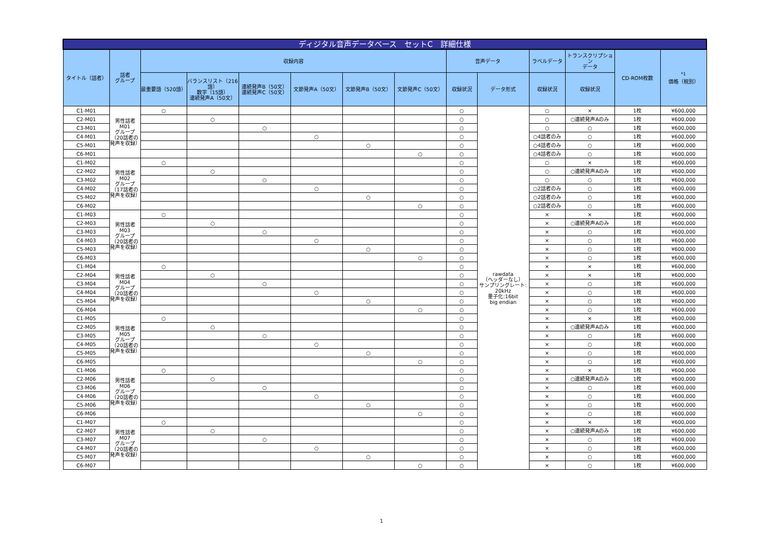| ディジタル音声データベース セットC 詳細仕様 | | | | | | | | | | | | | |
| タイトル（話者） | 話者 グループ | 収録内容 | | | | | | 音声データ | | ラベルデータ | トランスクリプション データ | CD-ROM枚数 | <sup>*1</sup> 価格（税別） |
| | | 最重要語（520語） | バランスリスト（216語） 数字（15語） 連続発声A（50文） | 連続発声B（50文） 連続発声C（50文） | 文節発声A（50文） | 文節発声B（50文） | 文節発声C（50文） | 収録状況 | データ形式 | 収録状況 | 収録状況 | | |
| C1-M01 | 男性話者 M01 グループ （20話者の発声を収録） | ○ | | | | | | ○ | rawdata （ヘッダーなし） サンプリングレート: 20kHz 量子化:16bit big endian | ○ | × | 1枚 | ¥600,000 |
| C2-M01 | | | ○ | | | | | ○ | | ○ | ○連続発声Aのみ | 1枚 | ¥600,000 |
| C3-M01 | | | | ○ | | | | ○ | | ○ | ○ | 1枚 | ¥600,000 |
| C4-M01 | | | | | ○ | | | ○ | | ○4話者のみ | ○ | 1枚 | ¥600,000 |
| C5-M01 | | | | | | ○ | | ○ | | ○4話者のみ | ○ | 1枚 | ¥600,000 |
| C6-M01 | | | | | | | ○ | ○ | | ○4話者のみ | ○ | 1枚 | ¥600,000 |
| C1-M02 | 男性話者 M02 グループ （17話者の発声を収録） | ○ | | | | | | ○ | | ○ | × | 1枚 | ¥600,000 |
| C2-M02 | | | ○ | | | | | ○ | | ○ | ○連続発声Aのみ | 1枚 | ¥600,000 |
| C3-M02 | | | | ○ | | | | ○ | | ○ | ○ | 1枚 | ¥600,000 |
| C4-M02 | | | | | ○ | | | ○ | | ○2話者のみ | ○ | 1枚 | ¥600,000 |
| C5-M02 | | | | | | ○ | | ○ | | ○2話者のみ | ○ | 1枚 | ¥600,000 |
| C6-M02 | | | | | | | ○ | ○ | | ○2話者のみ | ○ | 1枚 | ¥600,000 |
| C1-M03 | 男性話者 M03 グループ （20話者の発声を収録） | ○ | | | | | | ○ | | × | × | 1枚 | ¥600,000 |
| C2-M03 | | | ○ | | | | | ○ | | × | ○連続発声Aのみ | 1枚 | ¥600,000 |
| C3-M03 | | | | ○ | | | | ○ | | × | ○ | 1枚 | ¥600,000 |
| C4-M03 | | | | | ○ | | | ○ | | × | ○ | 1枚 | ¥600,000 |
| C5-M03 | | | | | | ○ | | ○ | | × | ○ | 1枚 | ¥600,000 |
| C6-M03 | | | | | | | ○ | ○ | | × | ○ | 1枚 | ¥600,000 |
| C1-M04 | 男性話者 M04 グループ （20話者の発声を収録） | ○ | | | | | | ○ | | × | × | 1枚 | ¥600,000 |
| C2-M04 | | | ○ | | | | | ○ | | × | × | 1枚 | ¥600,000 |
| C3-M04 | | | | ○ | | | | ○ | | × | ○ | 1枚 | ¥600,000 |
| C4-M04 | | | | | ○ | | | ○ | | × | ○ | 1枚 | ¥600,000 |
| C5-M04 | | | | | | ○ | | ○ | | × | ○ | 1枚 | ¥600,000 |
| C6-M04 | | | | | | | ○ | ○ | | × | ○ | 1枚 | ¥600,000 |
| C1-M05 | 男性話者 M05 グループ （20話者の発声を収録） | ○ | | | | | | ○ | | × | × | 1枚 | ¥600,000 |
| C2-M05 | | | ○ | | | | | ○ | | × | ○連続発声Aのみ | 1枚 | ¥600,000 |
| C3-M05 | | | | ○ | | | | ○ | | × | ○ | 1枚 | ¥600,000 |
| C4-M05 | | | | | ○ | | | ○ | | × | ○ | 1枚 | ¥600,000 |
| C5-M05 | | | | | | ○ | | ○ | | × | ○ | 1枚 | ¥600,000 |
| C6-M05 | | | | | | | ○ | ○ | | × | ○ | 1枚 | ¥600,000 |
| C1-M06 | 男性話者 M06 グループ （20話者の発声を収録） | ○ | | | | | | ○ | | × | × | 1枚 | ¥600,000 |
| C2-M06 | | | ○ | | | | | ○ | | × | ○連続発声Aのみ | 1枚 | ¥600,000 |
| C3-M06 | | | | ○ | | | | ○ | | × | ○ | 1枚 | ¥600,000 |
| C4-M06 | | | | | ○ | | | ○ | | × | ○ | 1枚 | ¥600,000 |
| C5-M06 | | | | | | ○ | | ○ | | × | ○ | 1枚 | ¥600,000 |
| C6-M06 | | | | | | | ○ | ○ | | × | ○ | 1枚 | ¥600,000 |
| C1-M07 | 男性話者 M07 グループ （20話者の発声を収録） | ○ | | | | | | ○ | | × | × | 1枚 | ¥600,000 |
| C2-M07 | | | ○ | | | | | ○ | | × | ○連続発声Aのみ | 1枚 | ¥600,000 |
| C3-M07 | | | | ○ | | | | ○ | | × | ○ | 1枚 | ¥600,000 |
| C4-M07 | | | | | ○ | | | ○ | | × | ○ | 1枚 | ¥600,000 |
| C5-M07 | | | | | | ○ | | ○ | | × | ○ | 1枚 | ¥600,000 |
| C6-M07 | | | | | | | ○ | ○ | | × | ○ | 1枚 | ¥600,000 |
1